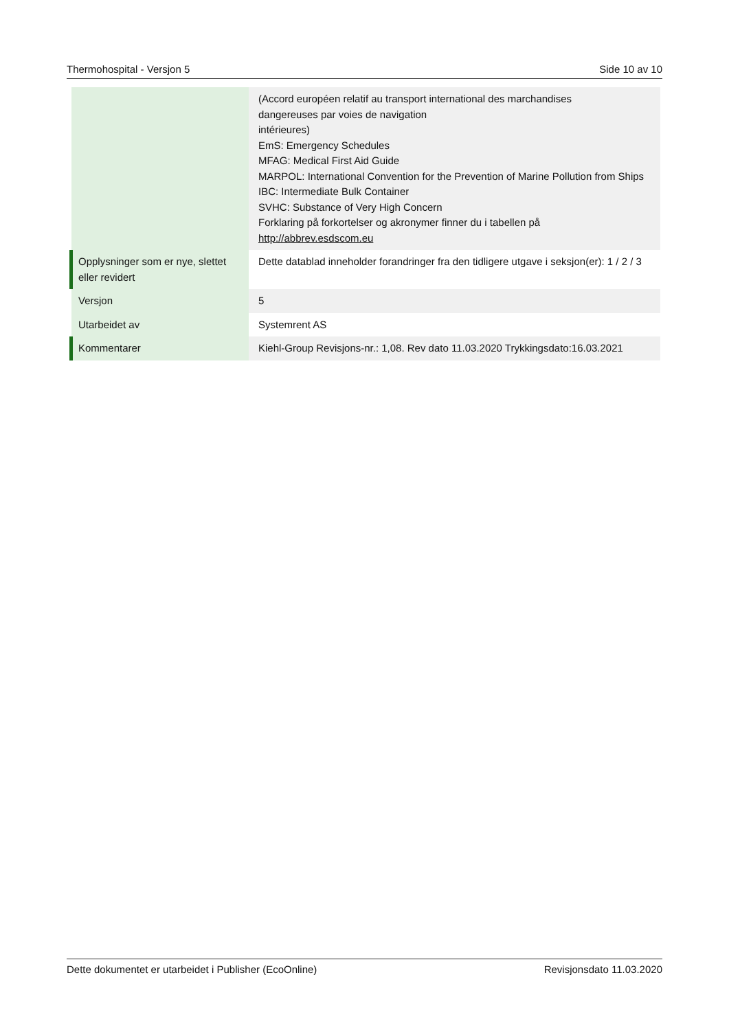Thermohospital - Versjon 5 Side 10 av 10
| | (Accord européen relatif au transport international des marchandises dangereuses par voies de navigation intérieures) EmS: Emergency Schedules MFAG: Medical First Aid Guide MARPOL: International Convention for the Prevention of Marine Pollution from Ships IBC: Intermediate Bulk Container SVHC: Substance of Very High Concern Forklaring på forkortelser og akronymer finner du i tabellen på http://abbrev.esdscom.eu |
| Opplysninger som er nye, slettet eller revidert | Dette datablad inneholder forandringer fra den tidligere utgave i seksjon(er): 1 / 2 / 3 |
| Versjon | 5 |
| Utarbeidet av | Systemrent AS |
| Kommentarer | Kiehl-Group Revisjons-nr.: 1,08. Rev dato 11.03.2020 Trykkingsdato:16.03.2021 |
Dette dokumentet er utarbeidet i Publisher (EcoOnline) Revisjonsdato 11.03.2020